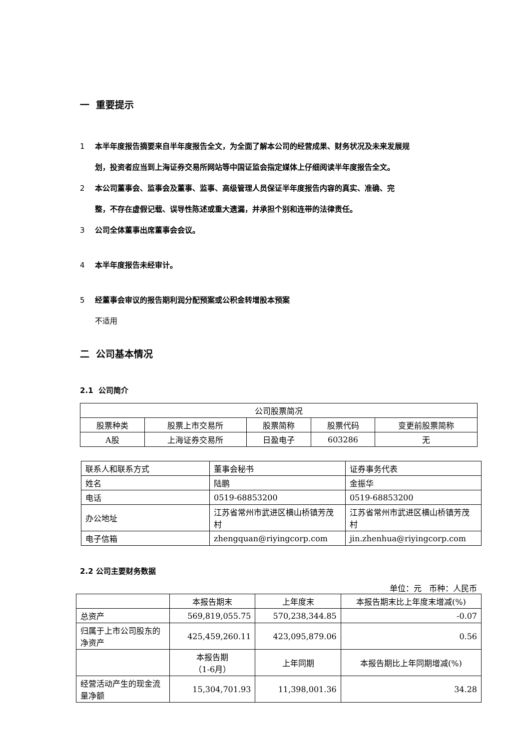一 重要提示
1 本半年度报告摘要来自半年度报告全文，为全面了解本公司的经营成果、财务状况及未来发展规
划，投资者应当到上海证券交易所网站等中国证监会指定媒体上仔细阅读半年度报告全文。
2 本公司董事会、监事会及董事、监事、高级管理人员保证半年度报告内容的真实、准确、完
整，不存在虚假记载、误导性陈述或重大遗漏，并承担个别和连带的法律责任。
3 公司全体董事出席董事会会议。
4 本半年度报告未经审计。
5 经董事会审议的报告期利润分配预案或公积金转增股本预案
不适用
二 公司基本情况
2.1 公司简介
| 公司股票简况 | | | | |
| 股票种类 | 股票上市交易所 | 股票简称 | 股票代码 | 变更前股票简称 |
| A股 | 上海证券交易所 | 日盈电子 | 603286 | 无 |
| 联系人和联系方式 | 董事会秘书 | 证券事务代表 |
| 姓名 | 陆鹏 | 金振华 |
| 电话 | 0519-68853200 | 0519-68853200 |
| 办公地址 | 江苏省常州市武进区横山桥镇芳茂村 | 江苏省常州市武进区横山桥镇芳茂村 |
| 电子信箱 | zhengquan@riyingcorp.com | jin.zhenhua@riyingcorp.com |
2.2 公司主要财务数据
单位：元 币种：人民币
| | 本报告期末 | 上年度末 | 本报告期末比上年度末增减(%) |
| 总资产 | 569,819,055.75 | 570,238,344.85 | -0.07 |
| 归属于上市公司股东的净资产 | 425,459,260.11 | 423,095,879.06 | 0.56 |
| | 本报告期 （1-6月） | 上年同期 | 本报告期比上年同期增减(%) |
| 经营活动产生的现金流量净额 | 15,304,701.93 | 11,398,001.36 | 34.28 |